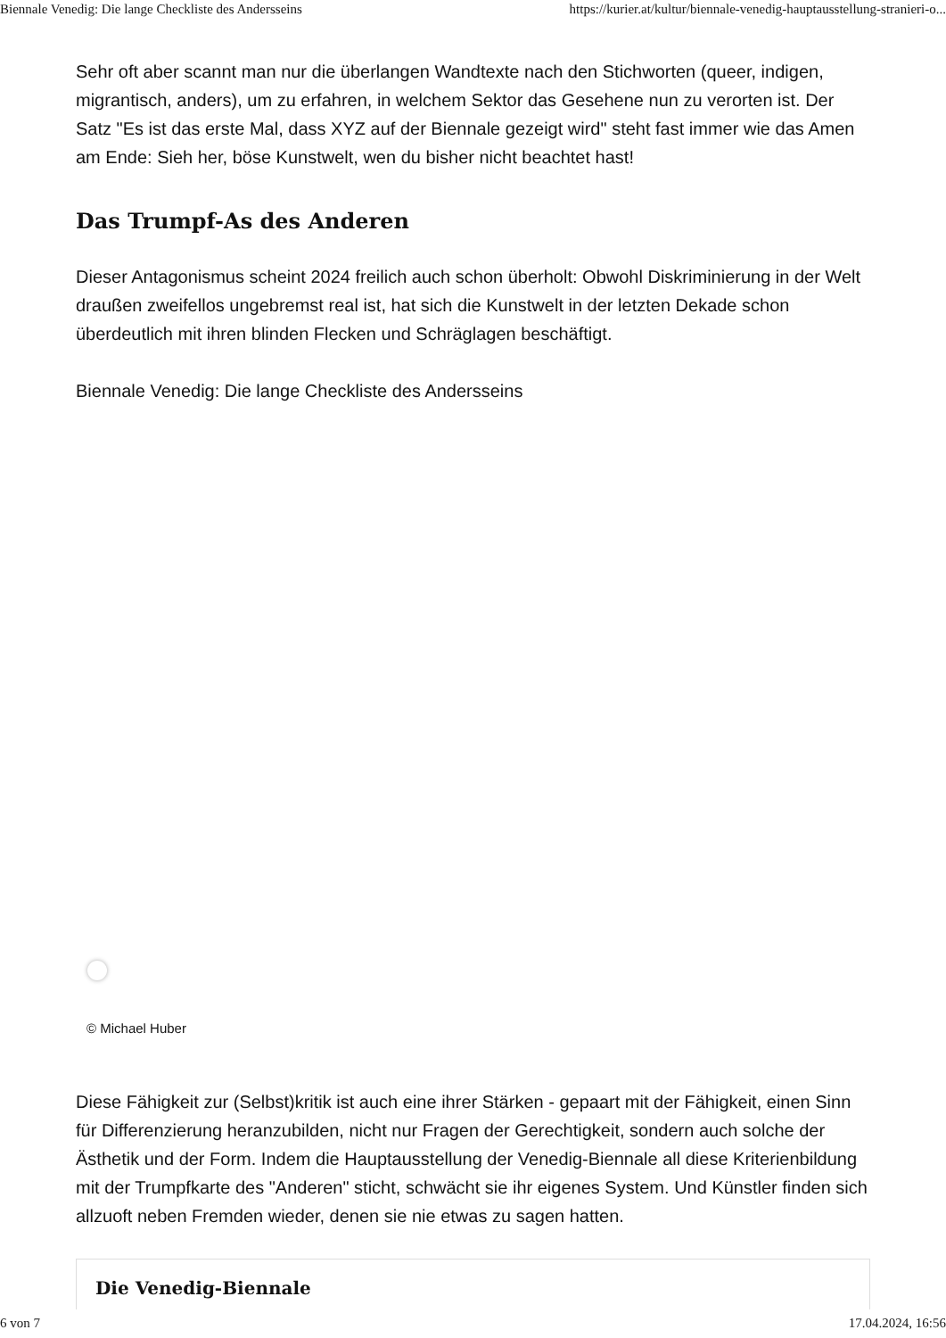Biennale Venedig: Die lange Checkliste des Andersseins https://kurier.at/kultur/biennale-venedig-hauptausstellung-stranieri-o...
Sehr oft aber scannt man nur die überlangen Wandtexte nach den Stichworten (queer, indigen, migrantisch, anders), um zu erfahren, in welchem Sektor das Gesehene nun zu verorten ist. Der Satz "Es ist das erste Mal, dass XYZ auf der Biennale gezeigt wird" steht fast immer wie das Amen am Ende: Sieh her, böse Kunstwelt, wen du bisher nicht beachtet hast!
Das Trumpf-As des Anderen
Dieser Antagonismus scheint 2024 freilich auch schon überholt: Obwohl Diskriminierung in der Welt draußen zweifellos ungebremst real ist, hat sich die Kunstwelt in der letzten Dekade schon überdeutlich mit ihren blinden Flecken und Schräglagen beschäftigt.
Biennale Venedig: Die lange Checkliste des Andersseins
© Michael Huber
Diese Fähigkeit zur (Selbst)kritik ist auch eine ihrer Stärken - gepaart mit der Fähigkeit, einen Sinn für Differenzierung heranzubilden, nicht nur Fragen der Gerechtigkeit, sondern auch solche der Ästhetik und der Form. Indem die Hauptausstellung der Venedig-Biennale all diese Kriterienbildung mit der Trumpfkarte des "Anderen" sticht, schwächt sie ihr eigenes System. Und Künstler finden sich allzuoft neben Fremden wieder, denen sie nie etwas zu sagen hatten.
Die Venedig-Biennale
6 von 7 17.04.2024, 16:56